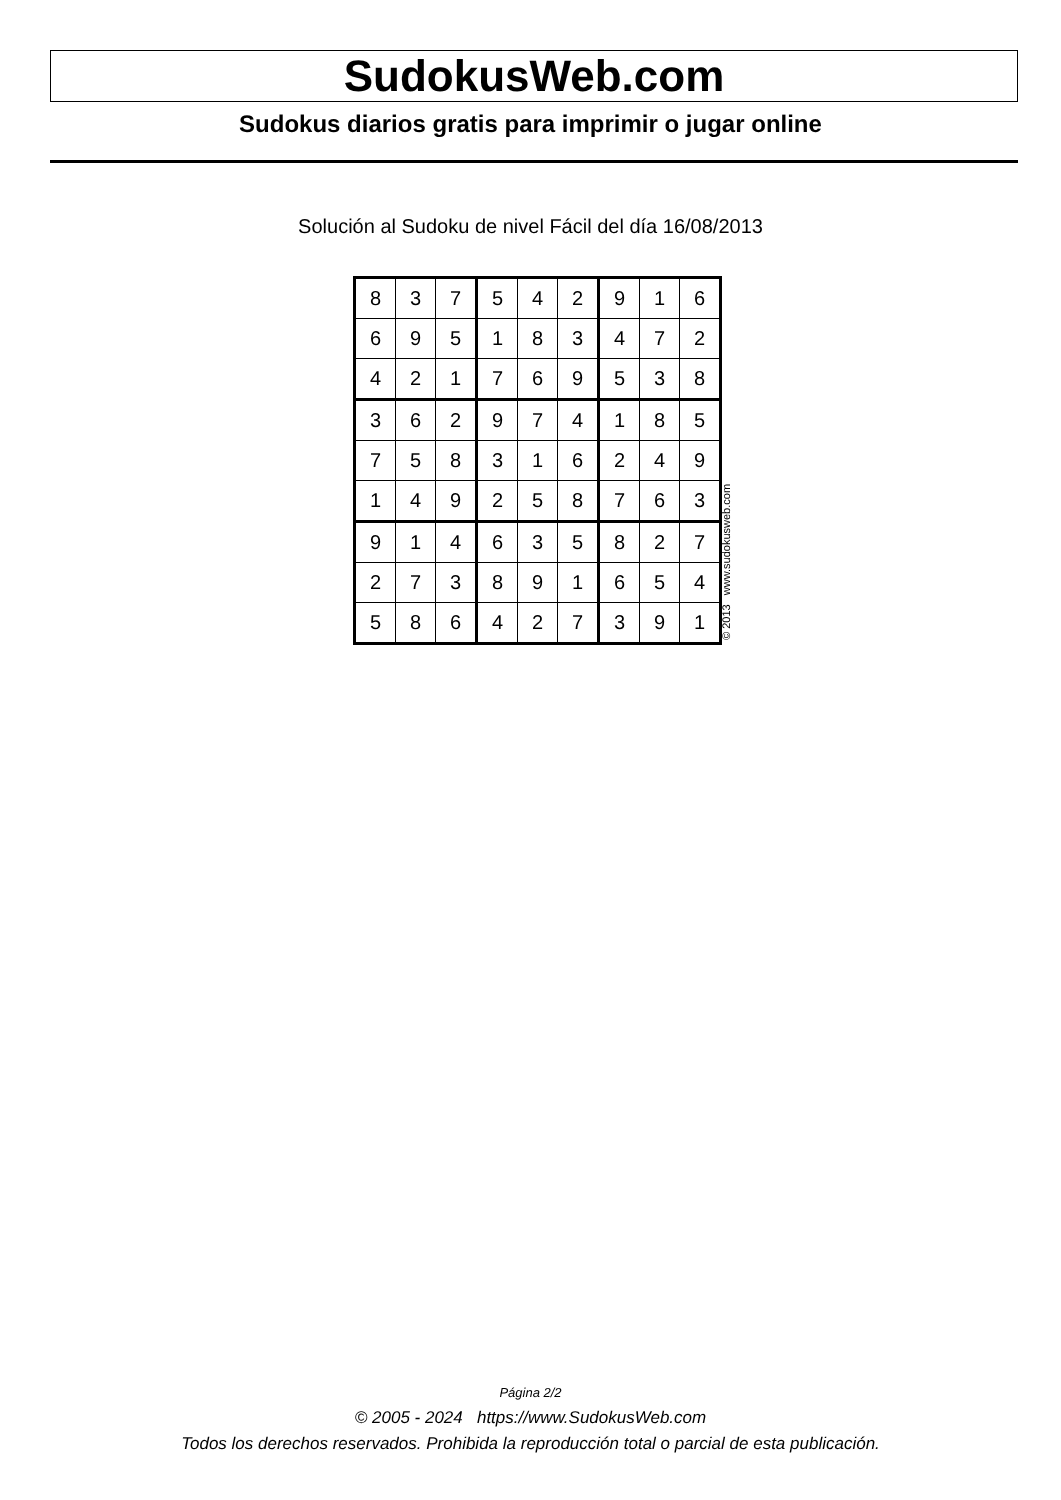SudokusWeb.com
Sudokus diarios gratis para imprimir o jugar online
Solución al Sudoku de nivel Fácil del día 16/08/2013
| 8 | 3 | 7 | 5 | 4 | 2 | 9 | 1 | 6 |
| 6 | 9 | 5 | 1 | 8 | 3 | 4 | 7 | 2 |
| 4 | 2 | 1 | 7 | 6 | 9 | 5 | 3 | 8 |
| 3 | 6 | 2 | 9 | 7 | 4 | 1 | 8 | 5 |
| 7 | 5 | 8 | 3 | 1 | 6 | 2 | 4 | 9 |
| 1 | 4 | 9 | 2 | 5 | 8 | 7 | 6 | 3 |
| 9 | 1 | 4 | 6 | 3 | 5 | 8 | 2 | 7 |
| 2 | 7 | 3 | 8 | 9 | 1 | 6 | 5 | 4 |
| 5 | 8 | 6 | 4 | 2 | 7 | 3 | 9 | 1 |
© 2013 www.sudokusweb.com
Página 2/2
© 2005 - 2024 https://www.SudokusWeb.com
Todos los derechos reservados. Prohibida la reproducción total o parcial de esta publicación.